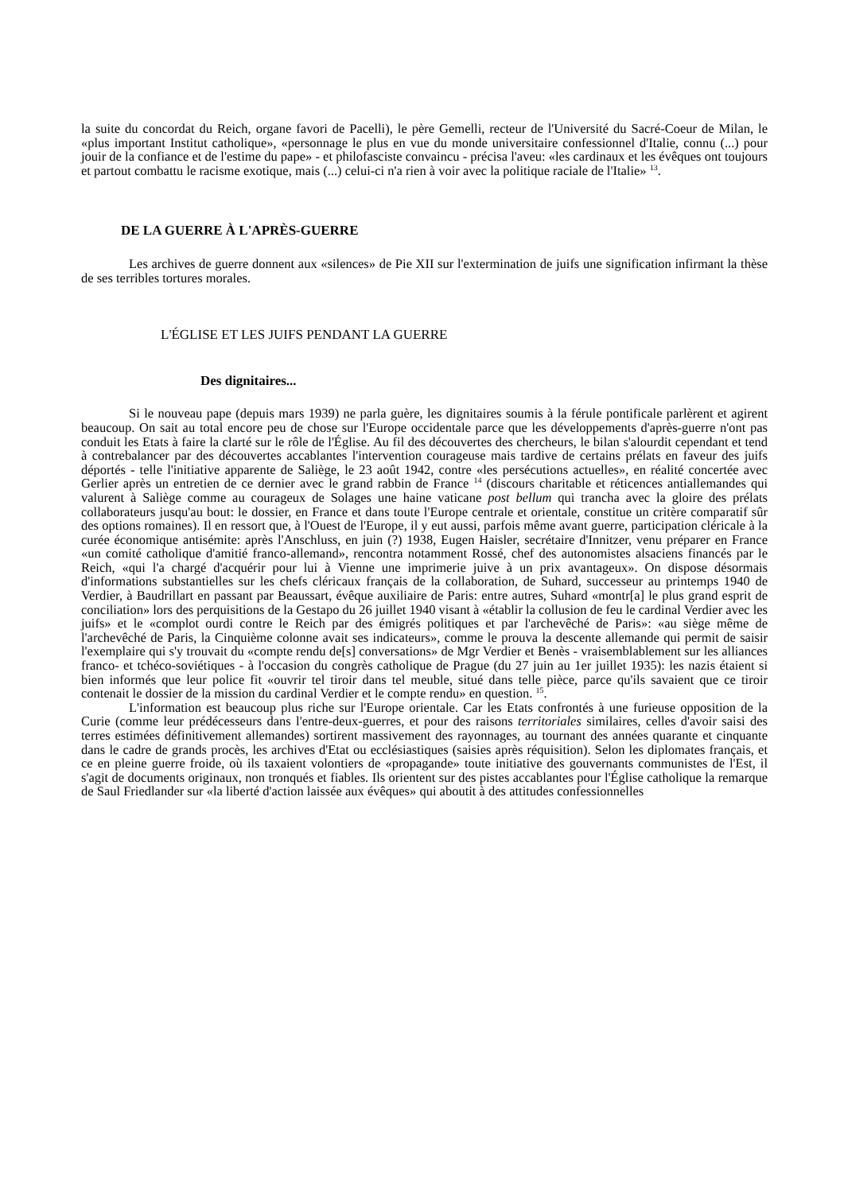la suite du concordat du Reich, organe favori de Pacelli), le père Gemelli, recteur de l'Université du Sacré-Coeur de Milan, le «plus important Institut catholique», «personnage le plus en vue du monde universitaire confessionnel d'Italie, connu (...) pour jouir de la confiance et de l'estime du pape» - et philofasciste convaincu - précisa l'aveu: «les cardinaux et les évêques ont toujours et partout combattu le racisme exotique, mais (...) celui-ci n'a rien à voir avec la politique raciale de l'Italie» <sup>13</sup>.
DE LA GUERRE À L'APRÈS-GUERRE
Les archives de guerre donnent aux «silences» de Pie XII sur l'extermination de juifs une signification infirmant la thèse de ses terribles tortures morales.
L'ÉGLISE ET LES JUIFS PENDANT LA GUERRE
Des dignitaires...
Si le nouveau pape (depuis mars 1939) ne parla guère, les dignitaires soumis à la férule pontificale parlèrent et agirent beaucoup. On sait au total encore peu de chose sur l'Europe occidentale parce que les développements d'après-guerre n'ont pas conduit les Etats à faire la clarté sur le rôle de l'Église. Au fil des découvertes des chercheurs, le bilan s'alourdit cependant et tend à contrebalancer par des découvertes accablantes l'intervention courageuse mais tardive de certains prélats en faveur des juifs déportés - telle l'initiative apparente de Saliège, le 23 août 1942, contre «les persécutions actuelles», en réalité concertée avec Gerlier après un entretien de ce dernier avec le grand rabbin de France <sup>14</sup> (discours charitable et réticences antiallemandes qui valurent à Saliège comme au courageux de Solages une haine vaticane post bellum qui trancha avec la gloire des prélats collaborateurs jusqu'au bout: le dossier, en France et dans toute l'Europe centrale et orientale, constitue un critère comparatif sûr des options romaines). Il en ressort que, à l'Ouest de l'Europe, il y eut aussi, parfois même avant guerre, participation cléricale à la curée économique antisémite: après l'Anschluss, en juin (?) 1938, Eugen Haisler, secrétaire d'Innitzer, venu préparer en France «un comité catholique d'amitié franco-allemand», rencontra notamment Rossé, chef des autonomistes alsaciens financés par le Reich, «qui l'a chargé d'acquérir pour lui à Vienne une imprimerie juive à un prix avantageux». On dispose désormais d'informations substantielles sur les chefs cléricaux français de la collaboration, de Suhard, successeur au printemps 1940 de Verdier, à Baudrillart en passant par Beaussart, évêque auxiliaire de Paris: entre autres, Suhard «montr[a] le plus grand esprit de conciliation» lors des perquisitions de la Gestapo du 26 juillet 1940 visant à «établir la collusion de feu le cardinal Verdier avec les juifs» et le «complot ourdi contre le Reich par des émigrés politiques et par l'archevêché de Paris»: «au siège même de l'archevêché de Paris, la Cinquième colonne avait ses indicateurs», comme le prouva la descente allemande qui permit de saisir l'exemplaire qui s'y trouvait du «compte rendu de[s] conversations» de Mgr Verdier et Benès - vraisemblablement sur les alliances franco- et tchéco-soviétiques - à l'occasion du congrès catholique de Prague (du 27 juin au 1er juillet 1935): les nazis étaient si bien informés que leur police fit «ouvrir tel tiroir dans tel meuble, situé dans telle pièce, parce qu'ils savaient que ce tiroir contenait le dossier de la mission du cardinal Verdier et le compte rendu» en question. <sup>15</sup>.
L'information est beaucoup plus riche sur l'Europe orientale. Car les Etats confrontés à une furieuse opposition de la Curie (comme leur prédécesseurs dans l'entre-deux-guerres, et pour des raisons territoriales similaires, celles d'avoir saisi des terres estimées définitivement allemandes) sortirent massivement des rayonnages, au tournant des années quarante et cinquante dans le cadre de grands procès, les archives d'Etat ou ecclésiastiques (saisies après réquisition). Selon les diplomates français, et ce en pleine guerre froide, où ils taxaient volontiers de «propagande» toute initiative des gouvernants communistes de l'Est, il s'agit de documents originaux, non tronqués et fiables. Ils orientent sur des pistes accablantes pour l'Église catholique la remarque de Saul Friedlander sur «la liberté d'action laissée aux évêques» qui aboutit à des attitudes confessionnelles